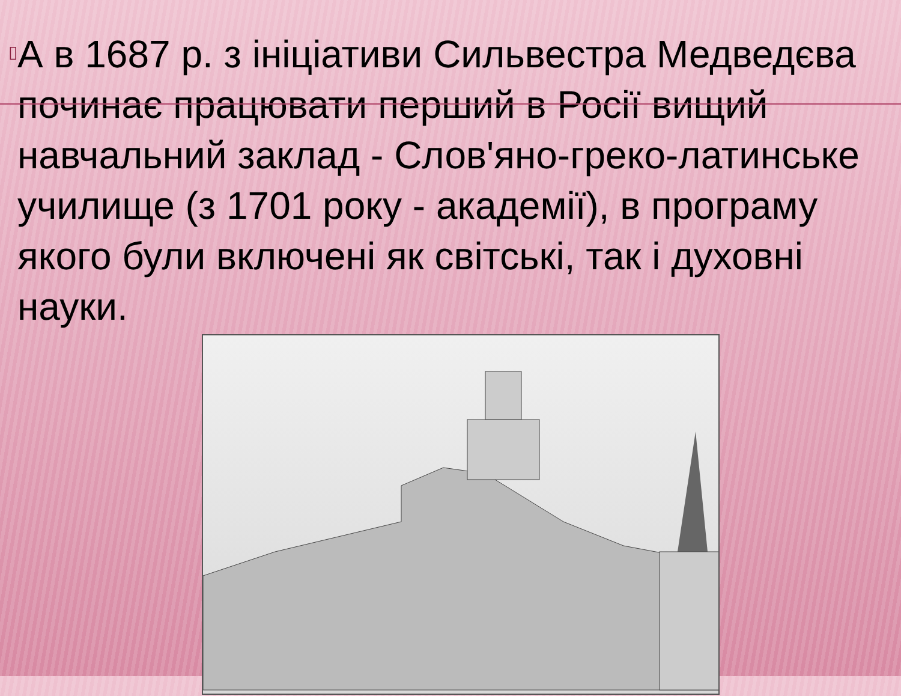▯
А в 1687 р. з ініціативи Сильвестра Медведєва починає працювати перший в Росії вищий навчальний заклад - Слов'яно-греко-латинське училище (з 1701 року - академії), в програму якого були включені як світські, так і духовні науки.